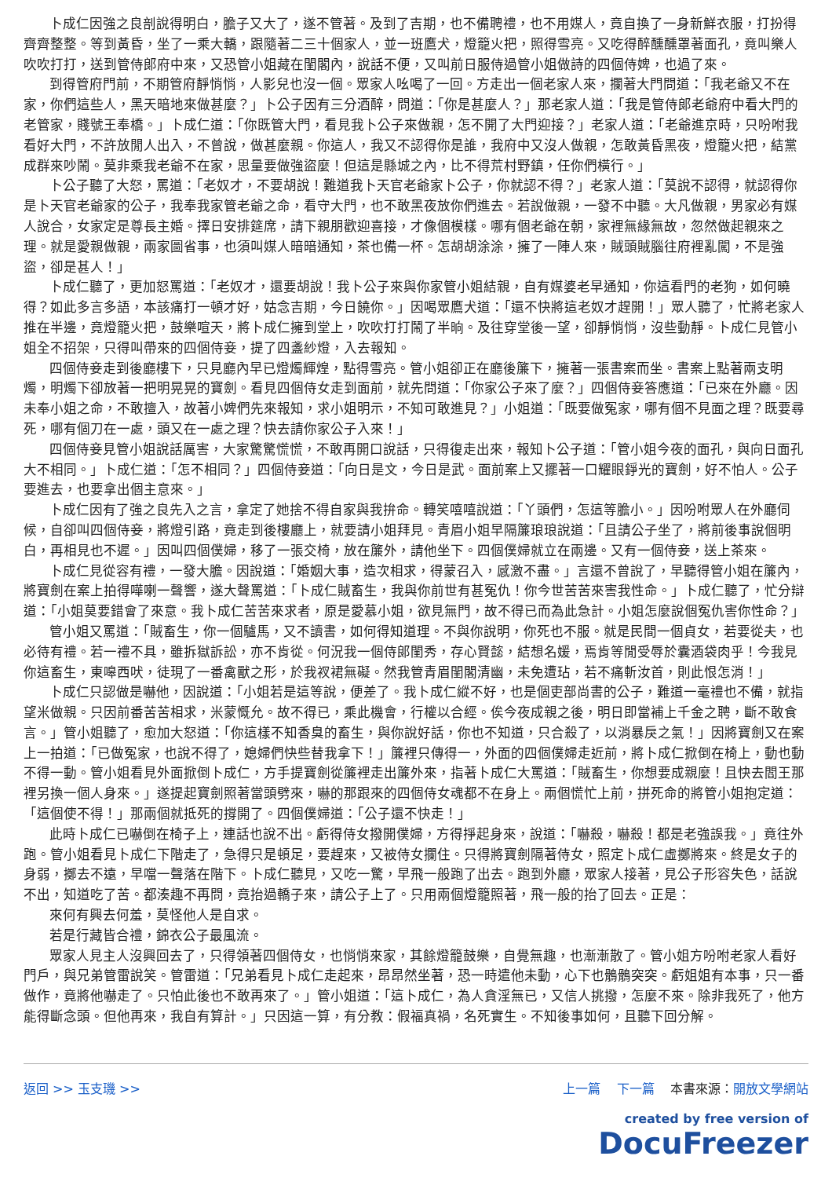卜成仁因強之良剖說得明白，膽子又大了，遂不管著。及到了吉期，也不備聘禮，也不用媒人，竟自換了一身新鮮衣服，打扮得齊齊整整。等到黃昏，坐了一乘大轎，跟隨著二三十個家人，並一班鷹犬，燈籠火把，照得雪亮。又吃得醉醺醺罩著面孔，竟叫樂人吹吹打打，送到管侍郎府中來，又恐管小姐藏在閨閣內，說話不便，又叫前日服侍過管小姐做詩的四個侍婢，也過了來。
到得管府門前，不期管府靜悄悄，人影兒也沒一個。眾家人吆喝了一回。方走出一個老家人來，攔著大門問道：「我老爺又不在家，你們這些人，黑天暗地來做甚麼？」卜公子因有三分酒醉，問道：「你是甚麼人？」那老家人道：「我是管侍郎老爺府中看大門的老管家，賤號王奉橋。」卜成仁道：「你既管大門，看見我卜公子來做親，怎不開了大門迎接？」老家人道：「老爺進京時，只吩咐我看好大門，不許放閒人出入，不曾說，做甚麼親。你這人，我又不認得你是誰，我府中又沒人做親，怎敢黃昏黑夜，燈籠火把，結黨成群來吵鬧。莫非乘我老爺不在家，思量要做強盜麼！但這是縣城之內，比不得荒村野鎮，任你們橫行。」
卜公子聽了大怒，罵道：「老奴才，不要胡說！難道我卜天官老爺家卜公子，你就認不得？」老家人道：「莫說不認得，就認得你是卜天官老爺家的公子，我奉我家管老爺之命，看守大門，也不敢黑夜放你們進去。若說做親，一發不中聽。大凡做親，男家必有媒人說合，女家定是尊長主婚。擇日安排筵席，請下親朋歡迎喜接，才像個模樣。哪有個老爺在朝，家裡無緣無故，忽然做起親來之理。就是愛親做親，兩家圖省事，也須叫媒人暗暗通知，茶也備一杯。怎胡胡涂涂，擁了一陣人來，賊頭賊腦往府裡亂闖，不是強盜，卻是甚人！」
卜成仁聽了，更加怒罵道：「老奴才，還要胡說！我卜公子來與你家管小姐結親，自有媒婆老早通知，你這看門的老狗，如何曉得？如此多言多語，本該痛打一頓才好，姑念吉期，今日饒你。」因喝眾鷹犬道：「還不快將這老奴才趕開！」眾人聽了，忙將老家人推在半邊，竟燈籠火把，鼓樂喧天，將卜成仁擁到堂上，吹吹打打鬧了半晌。及往穿堂後一望，卻靜悄悄，沒些動靜。卜成仁見管小姐全不招架，只得叫帶來的四個侍妾，提了四盞紗燈，入去報知。
四個侍妾走到後廳樓下，只見廳內早已燈燭輝煌，點得雪亮。管小姐卻正在廳後簾下，擁著一張書案而坐。書案上點著兩支明燭，明燭下卻放著一把明晃晃的寶劍。看見四個侍女走到面前，就先問道：「你家公子來了麼？」四個侍妾答應道：「已來在外廳。因未奉小姐之命，不敢擅入，故著小婢們先來報知，求小姐明示，不知可敢進見？」小姐道：「既要做冤家，哪有個不見面之理？既要尋死，哪有個刀在一處，頭又在一處之理？快去請你家公子入來！」
四個侍妾見管小姐說話厲害，大家驚驚慌慌，不敢再開口說話，只得復走出來，報知卜公子道：「管小姐今夜的面孔，與向日面孔大不相同。」卜成仁道：「怎不相同？」四個侍妾道：「向日是文，今日是武。面前案上又擺著一口耀眼錚光的寶劍，好不怕人。公子要進去，也要拿出個主意來。」
卜成仁因有了強之良先入之言，拿定了她捨不得自家與我拚命。轉笑嘻嘻說道：「丫頭們，怎這等膽小。」因吩咐眾人在外廳伺候，自卻叫四個侍妾，將燈引路，竟走到後樓廳上，就要請小姐拜見。青眉小姐早隔簾琅琅說道：「且請公子坐了，將前後事說個明白，再相見也不遲。」因叫四個僕婦，移了一張交椅，放在簾外，請他坐下。四個僕婦就立在兩邊。又有一個侍妾，送上茶來。
卜成仁見從容有禮，一發大膽。因說道：「婚姻大事，造次相求，得蒙召入，感激不盡。」言還不曾說了，早聽得管小姐在簾內，將寶劍在案上拍得嘩喇一聲響，遂大聲罵道：「卜成仁賊畜生，我與你前世有甚冤仇！你今世苦苦來害我性命。」卜成仁聽了，忙分辯道：「小姐莫要錯會了來意。我卜成仁苦苦來求者，原是愛慕小姐，欲見無門，故不得已而為此急計。小姐怎麼說個冤仇害你性命？」
管小姐又罵道：「賊畜生，你一個驢馬，又不讀書，如何得知道理。不與你說明，你死也不服。就是民間一個貞女，若要從夫，也必待有禮。若一禮不具，雖拆獄訴訟，亦不肯從。何況我一個侍郎閨秀，存心賢懿，結想名媛，焉肯等閒受辱於囊酒袋肉乎！今我見你這畜生，東嗥西吠，徒現了一番禽獸之形，於我衩裙無礙。然我管青眉閨閣清幽，未免遭玷，若不痛斬汝首，則此恨怎消！」
卜成仁只認做是嚇他，因說道：「小姐若是這等說，便差了。我卜成仁縱不好，也是個吏部尚書的公子，難道一毫禮也不備，就指望米做親。只因前番苦苦相求，米蒙慨允。故不得已，乘此機會，行權以合經。俟今夜成親之後，明日即當補上千金之聘，斷不敢食言。」管小姐聽了，愈加大怒道：「你這樣不知香臭的畜生，與你說好話，你也不知道，只合殺了，以消暴戾之氣！」因將寶劍又在案上一拍道：「已做冤家，也說不得了，媳婦們快些替我拿下！」簾裡只傳得一，外面的四個僕婦走近前，將卜成仁掀倒在椅上，動也動不得一動。管小姐看見外面掀倒卜成仁，方手提寶劍從簾裡走出簾外來，指著卜成仁大罵道：「賊畜生，你想要成親麼！且快去閻王那裡另換一個人身來。」遂提起寶劍照著當頭劈來，嚇的那跟來的四個侍女魂都不在身上。兩個慌忙上前，拼死命的將管小姐抱定道：「這個使不得！」那兩個就抵死的撐開了。四個僕婦道：「公子還不快走！」
此時卜成仁已嚇倒在椅子上，連話也說不出。虧得侍女撥開僕婦，方得掙起身來，說道：「嚇殺，嚇殺！都是老強誤我。」竟往外跑。管小姐看見卜成仁下階走了，急得只是頓足，要趕來，又被侍女攔住。只得將寶劍隔著侍女，照定卜成仁虛擲將來。終是女子的身弱，擲去不遠，早噹一聲落在階下。卜成仁聽見，又吃一驚，早飛一般跑了出去。跑到外廳，眾家人接著，見公子形容失色，話說不出，知道吃了苦。都湊趣不再問，竟抬過轎子來，請公子上了。只用兩個燈籠照著，飛一般的抬了回去。正是：
來何有興去何羞，莫怪他人是自求。
若是行藏皆合禮，錦衣公子最風流。
眾家人見主人沒興回去了，只得領著四個侍女，也悄悄來家，其餘燈籠鼓樂，自覺無趣，也漸漸散了。管小姐方吩咐老家人看好門戶，與兄弟管雷說笑。管雷道：「兄弟看見卜成仁走起來，昂昂然坐著，恐一時遣他未動，心下也鶻鶻突突。虧姐姐有本事，只一番做作，竟將他嚇走了。只怕此後也不敢再來了。」管小姐道：「這卜成仁，為人貪淫無已，又信人挑撥，怎麼不來。除非我死了，他方能得斷念頭。但他再來，我自有算計。」只因這一算，有分教：假福真禍，名死實生。不知後事如何，且聽下回分解。
返回 >> 玉支璣 >> 上一篇 下一篇 本書來源：開放文學網站
created by free version of
DocuFreezer